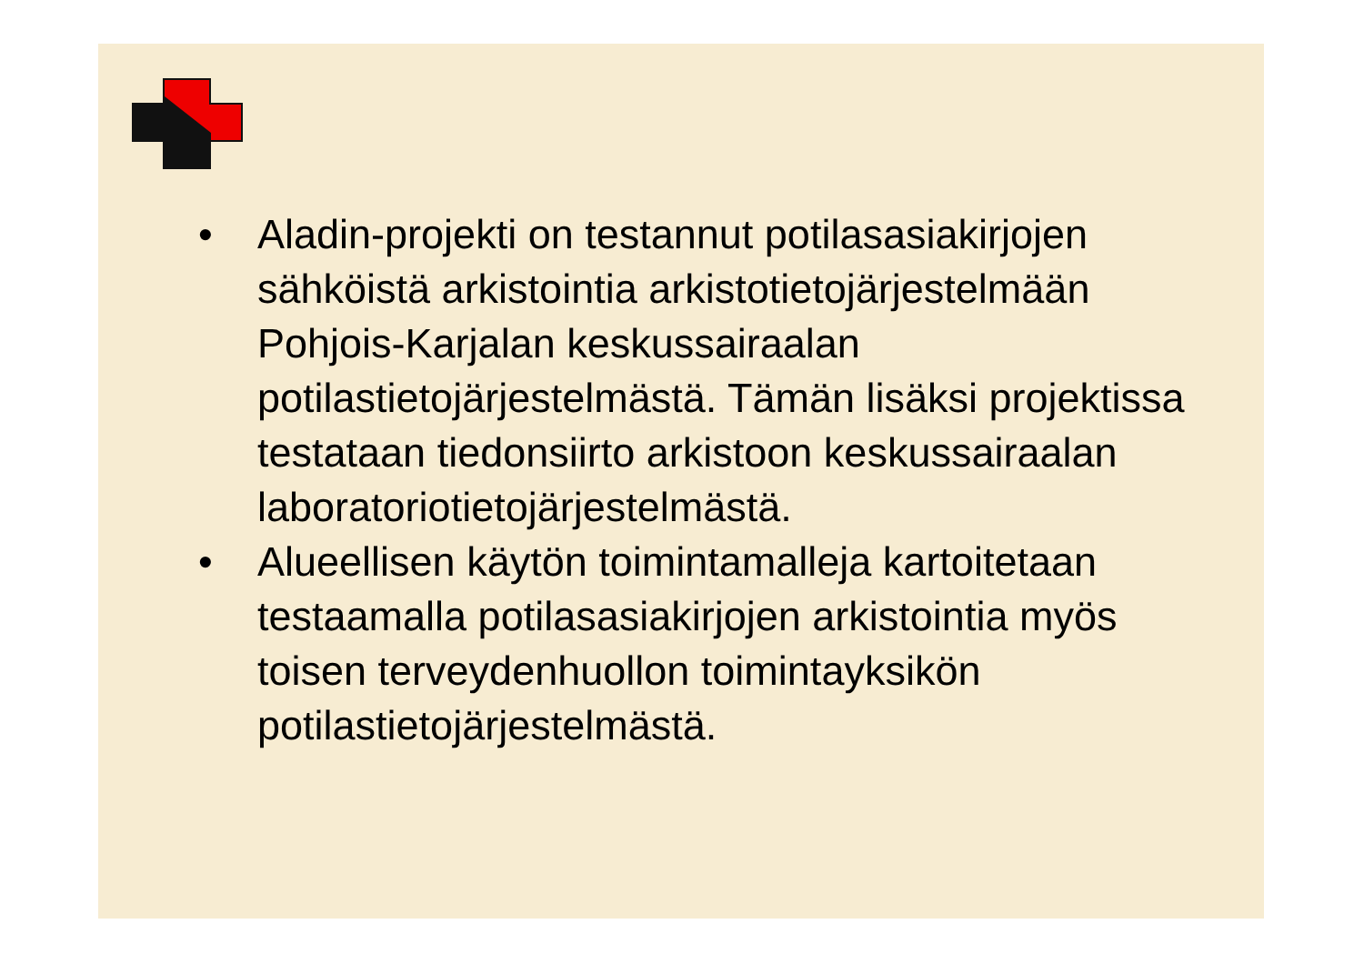• Aladin-projekti on testannut potilasasiakirjojen sähköistä arkistointia arkistotietojärjestelmään Pohjois-Karjalan keskussairaalan potilastietojärjestelmästä. Tämän lisäksi projektissa testataan tiedonsiirto arkistoon keskussairaalan laboratoriotietojärjestelmästä.
• Alueellisen käytön toimintamalleja kartoitetaan testaamalla potilasasiakirjojen arkistointia myös toisen terveydenhuollon toimintayksikön potilastietojärjestelmästä.